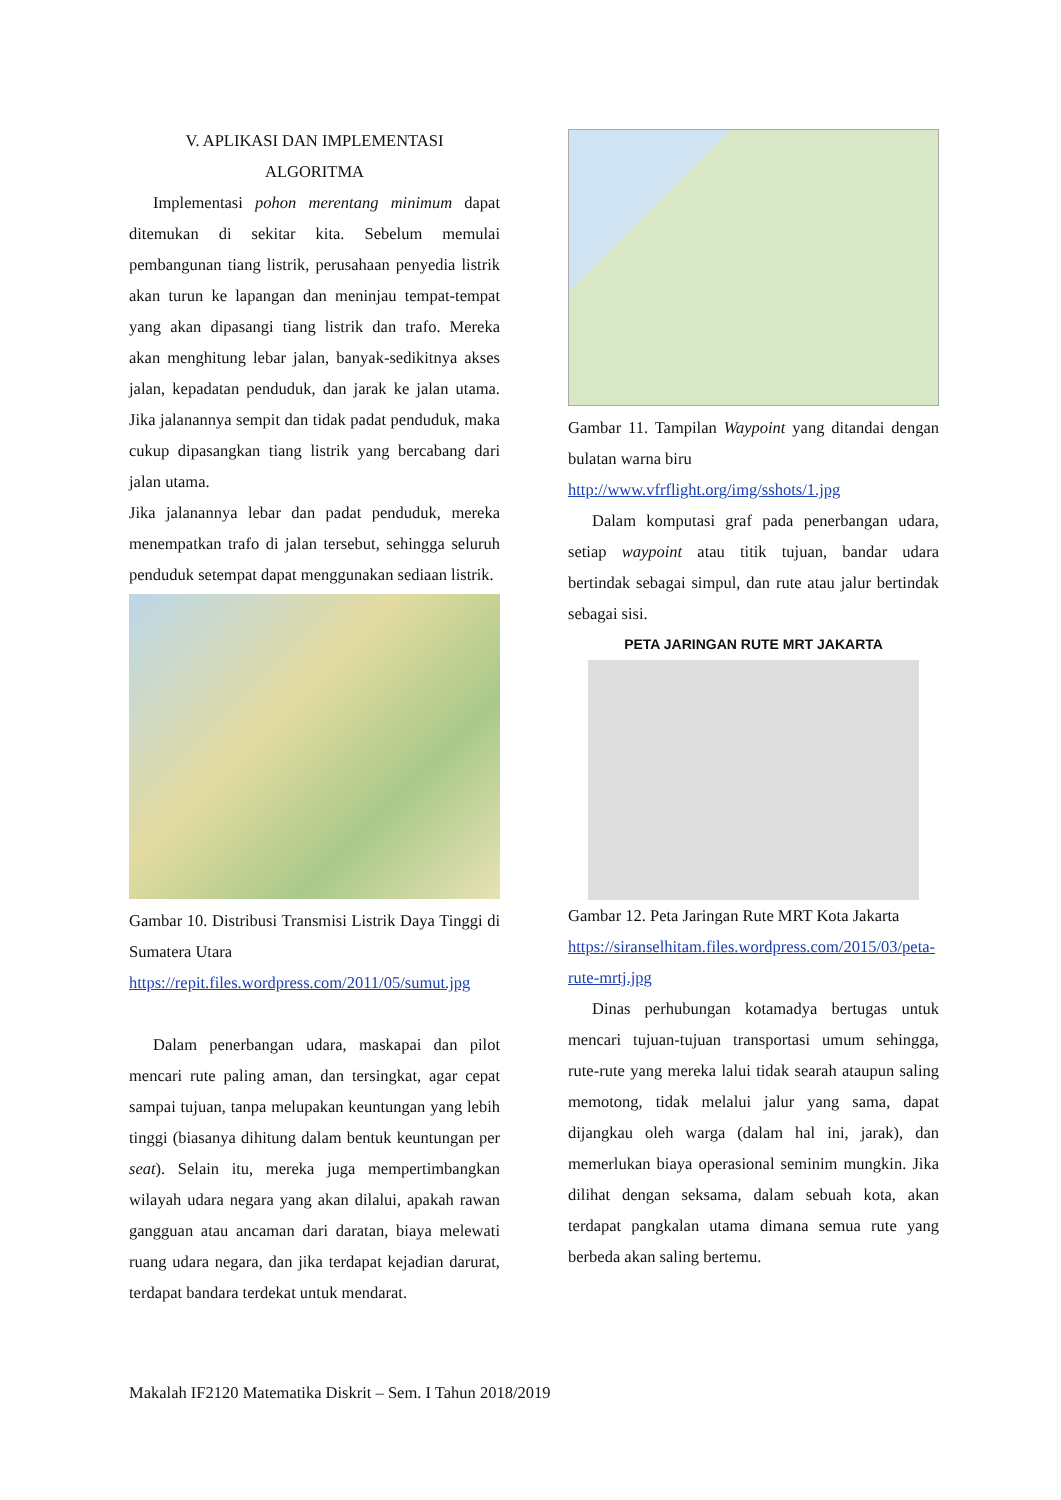V. APLIKASI DAN IMPLEMENTASI
ALGORITMA
Implementasi pohon merentang minimum dapat ditemukan di sekitar kita. Sebelum memulai pembangunan tiang listrik, perusahaan penyedia listrik akan turun ke lapangan dan meninjau tempat-tempat yang akan dipasangi tiang listrik dan trafo. Mereka akan menghitung lebar jalan, banyak-sedikitnya akses jalan, kepadatan penduduk, dan jarak ke jalan utama. Jika jalanannya sempit dan tidak padat penduduk, maka cukup dipasangkan tiang listrik yang bercabang dari jalan utama.
Jika jalanannya lebar dan padat penduduk, mereka menempatkan trafo di jalan tersebut, sehingga seluruh penduduk setempat dapat menggunakan sediaan listrik.
Gambar 10. Distribusi Transmisi Listrik Daya Tinggi di Sumatera Utara
https://repit.files.wordpress.com/2011/05/sumut.jpg
Dalam penerbangan udara, maskapai dan pilot mencari rute paling aman, dan tersingkat, agar cepat sampai tujuan, tanpa melupakan keuntungan yang lebih tinggi (biasanya dihitung dalam bentuk keuntungan per seat). Selain itu, mereka juga mempertimbangkan wilayah udara negara yang akan dilalui, apakah rawan gangguan atau ancaman dari daratan, biaya melewati ruang udara negara, dan jika terdapat kejadian darurat, terdapat bandara terdekat untuk mendarat.
Gambar 11. Tampilan Waypoint yang ditandai dengan bulatan warna biru
http://www.vfrflight.org/img/sshots/1.jpg
Dalam komputasi graf pada penerbangan udara, setiap waypoint atau titik tujuan, bandar udara bertindak sebagai simpul, dan rute atau jalur bertindak sebagai sisi.
PETA JARINGAN RUTE MRT JAKARTA
Gambar 12. Peta Jaringan Rute MRT Kota Jakarta
https://siranselhitam.files.wordpress.com/2015/03/peta-rute-mrtj.jpg
Dinas perhubungan kotamadya bertugas untuk mencari tujuan-tujuan transportasi umum sehingga, rute-rute yang mereka lalui tidak searah ataupun saling memotong, tidak melalui jalur yang sama, dapat dijangkau oleh warga (dalam hal ini, jarak), dan memerlukan biaya operasional seminim mungkin. Jika dilihat dengan seksama, dalam sebuah kota, akan terdapat pangkalan utama dimana semua rute yang berbeda akan saling bertemu.
Makalah IF2120 Matematika Diskrit – Sem. I Tahun 2018/2019